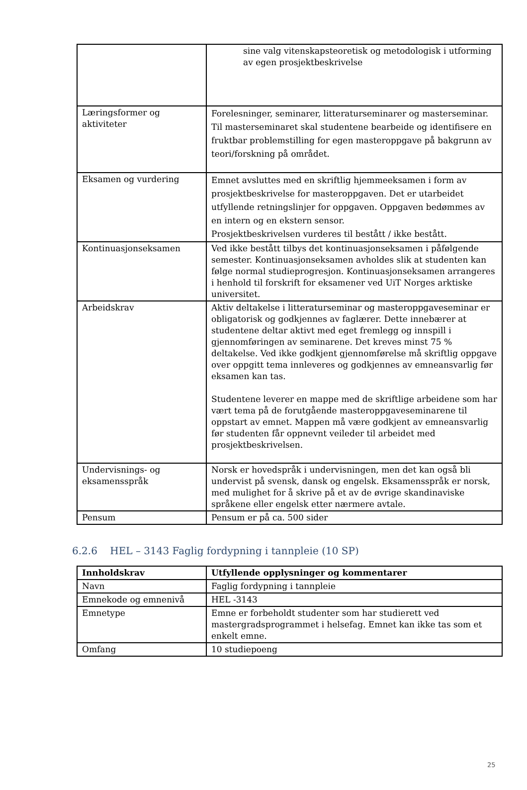| | sine valg vitenskapsteoretisk og metodologisk i utforming av egen prosjektbeskrivelse |
| Læringsformer og aktiviteter | Forelesninger, seminarer, litteraturseminarer og masterseminar. Til masterseminaret skal studentene bearbeide og identifisere en fruktbar problemstilling for egen masteroppgave på bakgrunn av teori/forskning på området. |
| Eksamen og vurdering | Emnet avsluttes med en skriftlig hjemmeeksamen i form av prosjektbeskrivelse for masteroppgaven. Det er utarbeidet utfyllende retningslinjer for oppgaven. Oppgaven bedømmes av en intern og en ekstern sensor. Prosjektbeskrivelsen vurderes til bestått / ikke bestått. |
| Kontinuasjonseksamen | Ved ikke bestått tilbys det kontinuasjonseksamen i påfølgende semester. Kontinuasjonseksamen avholdes slik at studenten kan følge normal studieprogresjon. Kontinuasjonseksamen arrangeres i henhold til forskrift for eksamener ved UiT Norges arktiske universitet. |
| Arbeidskrav | Aktiv deltakelse i litteraturseminar og masteroppgaveseminar er obligatorisk og godkjennes av faglærer. Dette innebærer at studentene deltar aktivt med eget fremlegg og innspill i gjennomføringen av seminarene. Det kreves minst 75 % deltakelse. Ved ikke godkjent gjennomførelse må skriftlig oppgave over oppgitt tema innleveres og godkjennes av emneansvarlig før eksamen kan tas. Studentene leverer en mappe med de skriftlige arbeidene som har vært tema på de forutgående masteroppgaveseminarene til oppstart av emnet. Mappen må være godkjent av emneansvarlig før studenten får oppnevnt veileder til arbeidet med prosjektbeskrivelsen. |
| Undervisnings- og eksamensspråk | Norsk er hovedspråk i undervisningen, men det kan også bli undervist på svensk, dansk og engelsk. Eksamensspråk er norsk, med mulighet for å skrive på et av de øvrige skandinaviske språkene eller engelsk etter nærmere avtale. |
| Pensum | Pensum er på ca. 500 sider |
6.2.6 HEL – 3143 Faglig fordypning i tannpleie (10 SP)
| Innholdskrav | Utfyllende opplysninger og kommentarer |
| --- | --- |
| Navn | Faglig fordypning i tannpleie |
| Emnekode og emnenivå | HEL -3143 |
| Emnetype | Emne er forbeholdt studenter som har studierett ved mastergradsprogrammet i helsefag. Emnet kan ikke tas som et enkelt emne. |
| Omfang | 10 studiepoeng |
25